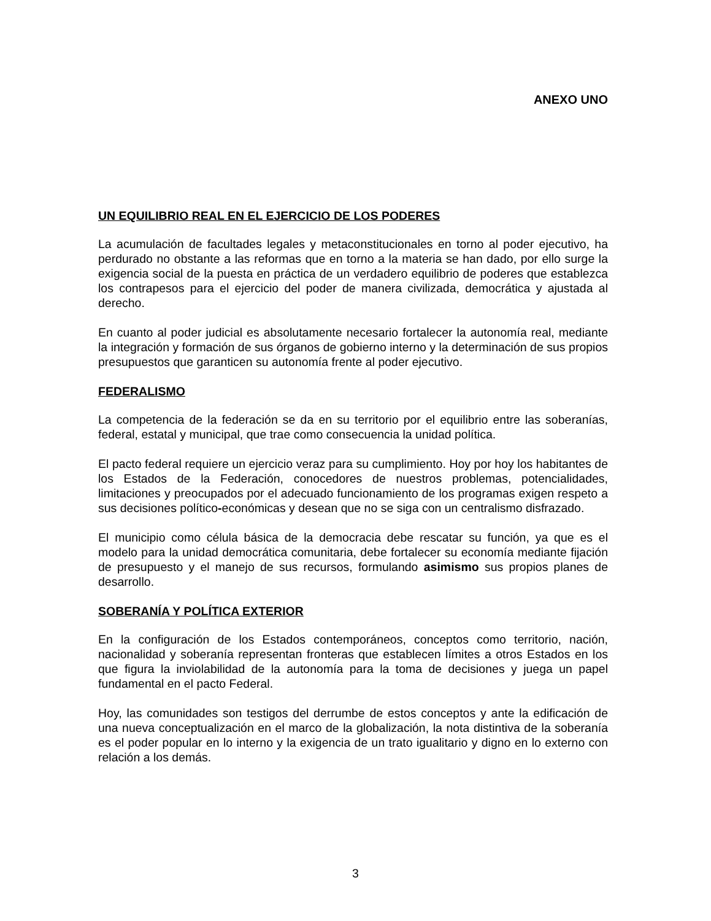ANEXO UNO
UN EQUILIBRIO REAL EN EL EJERCICIO DE LOS PODERES
La acumulación de facultades legales y metaconstitucionales en torno al poder ejecutivo, ha perdurado no obstante a las reformas que en torno a la materia se han dado, por ello surge la exigencia social de la puesta en práctica de un verdadero equilibrio de poderes que establezca los contrapesos para el ejercicio del poder de manera civilizada, democrática y ajustada al derecho.
En cuanto al poder judicial es absolutamente necesario fortalecer la autonomía real, mediante la integración y formación de sus órganos de gobierno interno y la determinación de sus propios presupuestos que garanticen su autonomía frente al poder ejecutivo.
FEDERALISMO
La competencia de la federación se da en su territorio por el equilibrio entre las soberanías, federal, estatal y municipal, que trae como consecuencia la unidad política.
El pacto federal requiere un ejercicio veraz para su cumplimiento. Hoy por hoy los habitantes de los Estados de la Federación, conocedores de nuestros problemas, potencialidades, limitaciones y preocupados por el adecuado funcionamiento de los programas exigen respeto a sus decisiones político-económicas y desean que no se siga con un centralismo disfrazado.
El municipio como célula básica de la democracia debe rescatar su función, ya que es el modelo para la unidad democrática comunitaria, debe fortalecer su economía mediante fijación de presupuesto y el manejo de sus recursos, formulando asimismo sus propios planes de desarrollo.
SOBERANÍA Y POLÍTICA EXTERIOR
En la configuración de los Estados contemporáneos, conceptos como territorio, nación, nacionalidad y soberanía representan fronteras que establecen límites a otros Estados en los que figura la inviolabilidad de la autonomía para la toma de decisiones y juega un papel fundamental en el pacto Federal.
Hoy, las comunidades son testigos del derrumbe de estos conceptos y ante la edificación de una nueva conceptualización en el marco de la globalización, la nota distintiva de la soberanía es el poder popular en lo interno y la exigencia de un trato igualitario y digno en lo externo con relación a los demás.
3